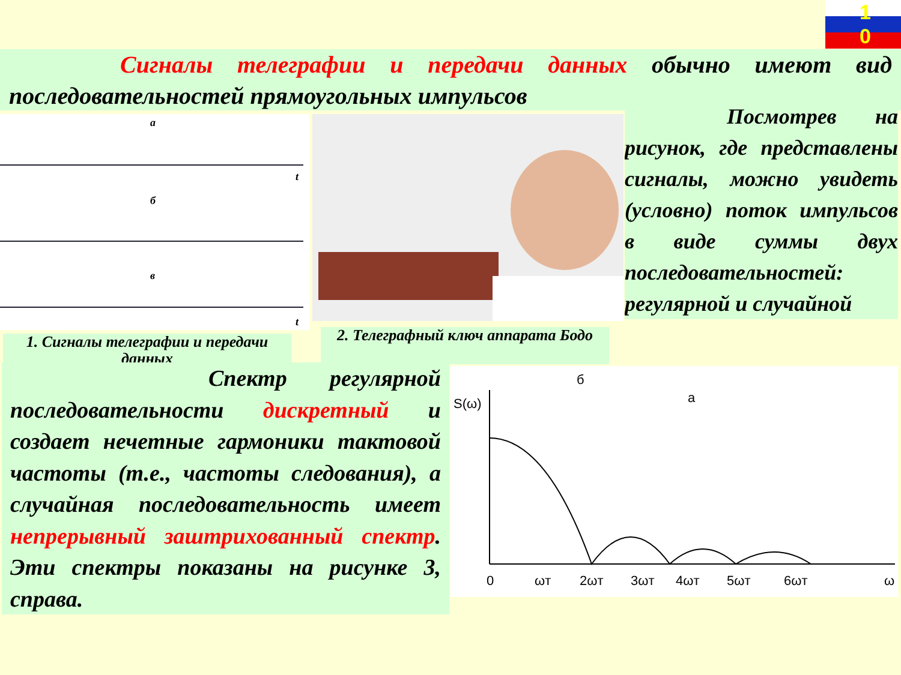1
0
Сигналы телеграфии и передачи данных обычно имеют вид последовательностей прямоугольных импульсов
а
б
в
t
t
1. Сигналы телеграфии и передачи данных
2. Телеграфный ключ аппарата Бодо
Посмотрев на рисунок, где представлены сигналы, можно увидеть (условно) поток импульсов в виде суммы двух последовательностей: регулярной и случайной
Спектр регулярной последовательности дискретный и создает нечетные гармоники тактовой частоты (т.е., частоты следования), а случайная последовательность имеет непрерывный заштрихованный спектр. Эти спектры показаны на рисунке 3, справа.
S(ω)
б
а
0
ωт
2ωт
3ωт
4ωт
5ωт
6ωт
ω